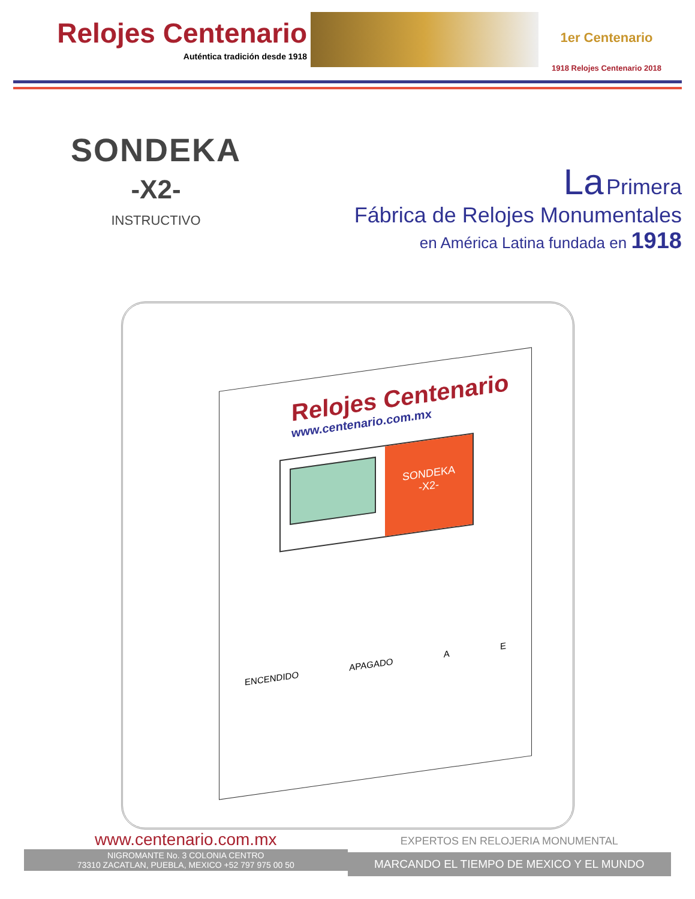Relojes Centenario
Auténtica tradición desde 1918
1er Centenario
1918 Relojes Centenario 2018
SONDEKA
-X2-
INSTRUCTIVO
La Primera
Fábrica de Relojes Monumentales
en América Latina fundada en 1918
Relojes Centenario
www.centenario.com.mx
SONDEKA
-X2-
ENCENDIDO APAGADO A E
www.centenario.com.mx
NIGROMANTE No. 3 COLONIA CENTRO
73310 ZACATLAN, PUEBLA, MEXICO +52 797 975 00 50
EXPERTOS EN RELOJERIA MONUMENTAL
MARCANDO EL TIEMPO DE MEXICO Y EL MUNDO